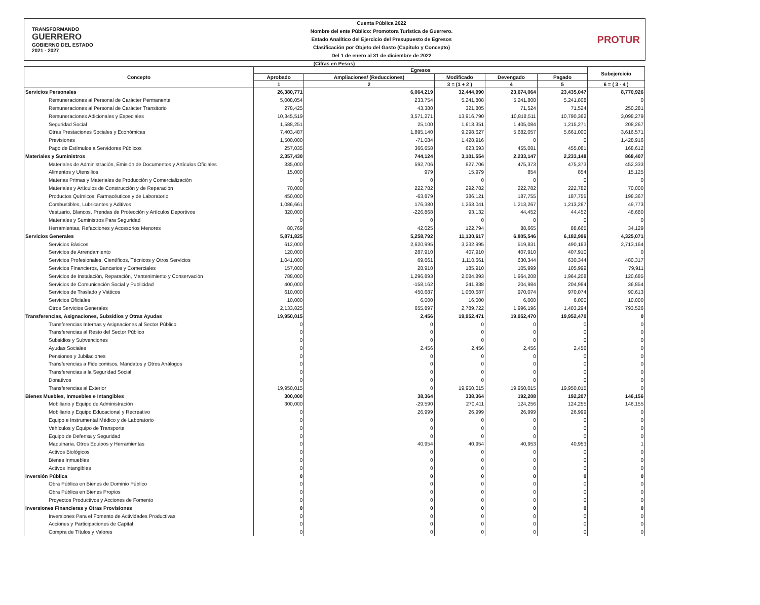TRANSFORMANDO
GUERRERO
GOBIERNO DEL ESTADO
2021 - 2027
Cuenta Pública 2022
Nombre del ente Público: Promotora Turística de Guerrero.
Estado Analítico del Ejercicio del Presupuesto de Egresos
Clasificación por Objeto del Gasto (Capítulo y Concepto)
Del 1 de enero al 31 de diciembre de 2022
PROTUR
(Cifras en Pesos)
| Concepto | Egresos | | | | | Subejercicio |
| --- | --- | --- | --- | --- | --- | --- |
| | Aprobado | Ampliaciones/ (Reducciones) | Modificado | Devengado | Pagado | |
| | 1 | 2 | 3 = (1 + 2 ) | 4 | 5 | 6 = ( 3 - 4 ) |
| Servicios Personales | 26,380,771 | 6,064,219 | 32,444,990 | 23,674,064 | 23,435,047 | 8,770,926 |
| Remuneraciones al Personal de Carácter Permanente | 5,008,054 | 233,754 | 5,241,808 | 5,241,808 | 5,241,808 | 0 |
| Remuneraciones al Personal de Carácter Transitorio | 278,425 | 43,380 | 321,805 | 71,524 | 71,524 | 250,281 |
| Remuneraciones Adicionales y Especiales | 10,345,519 | 3,571,271 | 13,916,790 | 10,818,511 | 10,790,362 | 3,098,279 |
| Seguridad Social | 1,588,251 | 25,100 | 1,613,351 | 1,405,084 | 1,215,271 | 208,267 |
| Otras Prestaciones Sociales y Económicas | 7,403,487 | 1,895,140 | 9,298,627 | 5,682,057 | 5,661,000 | 3,616,571 |
| Previsiones | 1,500,000 | -71,084 | 1,428,916 | 0 | 0 | 1,428,916 |
| Pago de Estímulos a Servidores Públicos | 257,035 | 366,658 | 623,693 | 455,081 | 455,081 | 168,612 |
| Materiales y Suministros | 2,357,430 | 744,124 | 3,101,554 | 2,233,147 | 2,233,148 | 868,407 |
| Materiales de Administración, Emisión de Documentos y Artículos Oficiales | 335,000 | 592,706 | 927,706 | 475,373 | 475,373 | 452,333 |
| Alimentos y Utensilios | 15,000 | 979 | 15,979 | 854 | 854 | 15,125 |
| Materias Primas y Materiales de Producción y Comercialización | 0 | 0 | 0 | 0 | 0 | 0 |
| Materiales y Artículos de Construcción y de Reparación | 70,000 | 222,782 | 292,782 | 222,782 | 222,782 | 70,000 |
| Productos Químicos, Farmacéuticos y de Laboratorio | 450,000 | -63,879 | 386,121 | 187,755 | 187,755 | 198,367 |
| Combustibles, Lubricantes y Aditivos | 1,086,661 | 176,380 | 1,263,041 | 1,213,267 | 1,213,267 | 49,773 |
| Vestuario, Blancos, Prendas de Protección y Artículos Deportivos | 320,000 | -226,868 | 93,132 | 44,452 | 44,452 | 48,680 |
| Materiales y Suministros Para Seguridad | 0 | 0 | 0 | 0 | 0 | 0 |
| Herramientas, Refacciones y Accesorios Menores | 80,769 | 42,025 | 122,794 | 88,665 | 88,665 | 34,129 |
| Servicios Generales | 5,871,825 | 5,258,792 | 11,130,617 | 6,805,546 | 6,182,996 | 4,325,071 |
| Servicios Básicos | 612,000 | 2,620,995 | 3,232,995 | 519,831 | 490,183 | 2,713,164 |
| Servicios de Arrendamiento | 120,000 | 287,910 | 407,910 | 407,910 | 407,910 | 0 |
| Servicios Profesionales, Científicos, Técnicos y Otros Servicios | 1,041,000 | 69,661 | 1,110,661 | 630,344 | 630,344 | 480,317 |
| Servicios Financieros, Bancarios y Comerciales | 157,000 | 28,910 | 185,910 | 105,999 | 105,999 | 79,911 |
| Servicios de Instalación, Reparación, Mantenimiento y Conservación | 788,000 | 1,296,893 | 2,084,893 | 1,964,208 | 1,964,208 | 120,685 |
| Servicios de Comunicación Social y Publicidad | 400,000 | -158,162 | 241,838 | 204,984 | 204,984 | 36,854 |
| Servicios de Traslado y Viáticos | 610,000 | 450,687 | 1,060,687 | 970,074 | 970,074 | 90,613 |
| Servicios Oficiales | 10,000 | 6,000 | 16,000 | 6,000 | 6,000 | 10,000 |
| Otros Servicios Generales | 2,133,825 | 655,897 | 2,789,722 | 1,996,196 | 1,403,294 | 793,526 |
| Transferencias, Asignaciones, Subsidios y Otras Ayudas | 19,950,015 | 2,456 | 19,952,471 | 19,952,470 | 19,952,470 | 0 |
| Transferencias Internas y Asignaciones al Sector Público | 0 | 0 | 0 | 0 | 0 | 0 |
| Transferencias al Resto del Sector Público | 0 | 0 | 0 | 0 | 0 | 0 |
| Subsidios y Subvenciones | 0 | 0 | 0 | 0 | 0 | 0 |
| Ayudas Sociales | 0 | 2,456 | 2,456 | 2,456 | 2,456 | 0 |
| Pensiones y Jubilaciones | 0 | 0 | 0 | 0 | 0 | 0 |
| Transferencias a Fideicomisos, Mandatos y Otros Análogos | 0 | 0 | 0 | 0 | 0 | 0 |
| Transferencias a la Seguridad Social | 0 | 0 | 0 | 0 | 0 | 0 |
| Donativos | 0 | 0 | 0 | 0 | 0 | 0 |
| Transferencias al Exterior | 19,950,015 | 0 | 19,950,015 | 19,950,015 | 19,950,015 | 0 |
| Bienes Muebles, Inmuebles e Intangibles | 300,000 | 38,364 | 338,364 | 192,208 | 192,207 | 146,156 |
| Mobiliario y Equipo de Administración | 300,000 | -29,590 | 270,411 | 124,256 | 124,255 | 146,155 |
| Mobiliario y Equipo Educacional y Recreativo | 0 | 26,999 | 26,999 | 26,999 | 26,999 | 0 |
| Equipo e Instrumental Médico y de Laboratorio | 0 | 0 | 0 | 0 | 0 | 0 |
| Vehículos y Equipo de Transporte | 0 | 0 | 0 | 0 | 0 | 0 |
| Equipo de Defensa y Seguridad | 0 | 0 | 0 | 0 | 0 | 0 |
| Maquinaria, Otros Equipos y Herramientas | 0 | 40,954 | 40,954 | 40,953 | 40,953 | 1 |
| Activos Biológicos | 0 | 0 | 0 | 0 | 0 | 0 |
| Bienes Inmuebles | 0 | 0 | 0 | 0 | 0 | 0 |
| Activos Intangibles | 0 | 0 | 0 | 0 | 0 | 0 |
| Inversión Pública | 0 | 0 | 0 | 0 | 0 | 0 |
| Obra Pública en Bienes de Dominio Público | 0 | 0 | 0 | 0 | 0 | 0 |
| Obra Pública en Bienes Propios | 0 | 0 | 0 | 0 | 0 | 0 |
| Proyectos Productivos y Acciones de Fomento | 0 | 0 | 0 | 0 | 0 | 0 |
| Inversiones Financieras y Otras Provisiones | 0 | 0 | 0 | 0 | 0 | 0 |
| Inversiones Para el Fomento de Actividades Productivas | 0 | 0 | 0 | 0 | 0 | 0 |
| Acciones y Participaciones de Capital | 0 | 0 | 0 | 0 | 0 | 0 |
| Compra de Títulos y Valores | 0 | 0 | 0 | 0 | 0 | 0 |